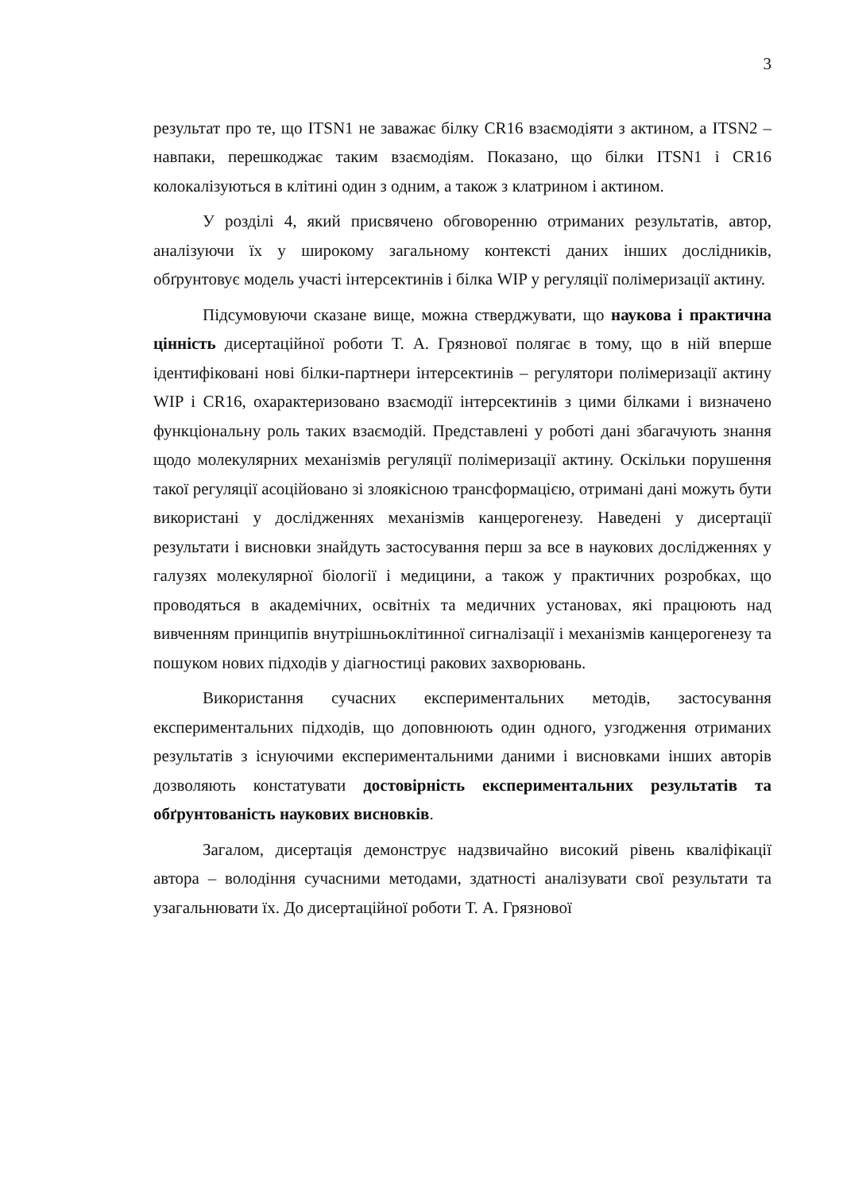3
результат про те, що ITSN1 не заважає білку CR16 взаємодіяти з актином, а ITSN2 – навпаки, перешкоджає таким взаємодіям. Показано, що білки ITSN1 і CR16 колокалізуються в клітині один з одним, а також з клатрином і актином.
У розділі 4, який присвячено обговоренню отриманих результатів, автор, аналізуючи їх у широкому загальному контексті даних інших дослідників, обґрунтовує модель участі інтерсектинів і білка WIP у регуляції полімеризації актину.
Підсумовуючи сказане вище, можна стверджувати, що наукова і практична цінність дисертаційної роботи Т. А. Грязнової полягає в тому, що в ній вперше ідентифіковані нові білки-партнери інтерсектинів – регулятори полімеризації актину WIP і CR16, охарактеризовано взаємодії інтерсектинів з цими білками і визначено функціональну роль таких взаємодій. Представлені у роботі дані збагачують знання щодо молекулярних механізмів регуляції полімеризації актину. Оскільки порушення такої регуляції асоційовано зі злоякісною трансформацією, отримані дані можуть бути використані у дослідженнях механізмів канцерогенезу. Наведені у дисертації результати і висновки знайдуть застосування перш за все в наукових дослідженнях у галузях молекулярної біології і медицини, а також у практичних розробках, що проводяться в академічних, освітніх та медичних установах, які працюють над вивченням принципів внутрішньоклітинної сигналізації і механізмів канцерогенезу та пошуком нових підходів у діагностиці ракових захворювань.
Використання сучасних експериментальних методів, застосування експериментальних підходів, що доповнюють один одного, узгодження отриманих результатів з існуючими експериментальними даними і висновками інших авторів дозволяють констатувати достовірність експериментальних результатів та обґрунтованість наукових висновків.
Загалом, дисертація демонструє надзвичайно високий рівень кваліфікації автора – володіння сучасними методами, здатності аналізувати свої результати та узагальнювати їх. До дисертаційної роботи Т. А. Грязнової